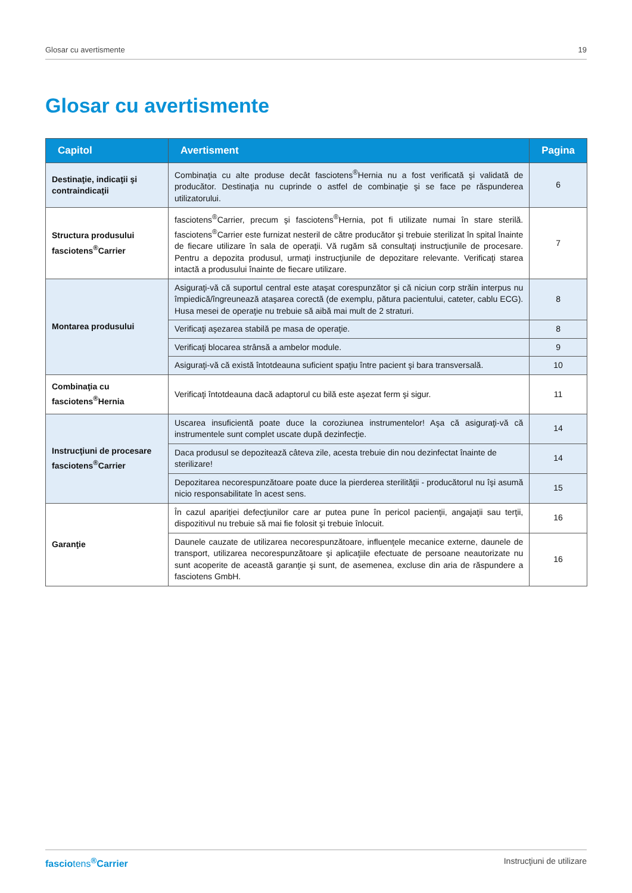Glosar cu avertismente 19
Glosar cu avertismente
| Capitol | Avertisment | Pagina |
| --- | --- | --- |
| Destinaţie, indicaţii şi contraindicaţii | Combinaţia cu alte produse decât fasciotens<sup>®</sup>Hernia nu a fost verificată şi validată de producător. Destinaţia nu cuprinde o astfel de combinaţie şi se face pe răspunderea utilizatorului. | 6 |
| Structura produsului fasciotens<sup>®</sup>Carrier | fasciotens<sup>®</sup>Carrier, precum şi fasciotens<sup>®</sup>Hernia, pot fi utilizate numai în stare sterilă. fasciotens<sup>®</sup>Carrier este furnizat nesteril de către producător şi trebuie sterilizat în spital înainte de fiecare utilizare în sala de operaţii. Vă rugăm să consultaţi instrucţiunile de procesare. Pentru a depozita produsul, urmaţi instrucţiunile de depozitare relevante. Verificaţi starea intactă a produsului înainte de fiecare utilizare. | 7 |
| Montarea produsului | Asiguraţi-vă că suportul central este ataşat corespunzător şi că niciun corp străin interpus nu împiedică/îngreunează ataşarea corectă (de exemplu, pătura pacientului, cateter, cablu ECG). Husa mesei de operaţie nu trebuie să aibă mai mult de 2 straturi. | 8 |
| | Verificaţi aşezarea stabilă pe masa de operaţie. | 8 |
| | Verificaţi blocarea strânsă a ambelor module. | 9 |
| | Asiguraţi-vă că există întotdeauna suficient spaţiu între pacient şi bara transversală. | 10 |
| Combinaţia cu fasciotens<sup>®</sup>Hernia | Verificaţi întotdeauna dacă adaptorul cu bilă este aşezat ferm şi sigur. | 11 |
| Instrucţiuni de procesare fasciotens<sup>®</sup>Carrier | Uscarea insuficientă poate duce la coroziunea instrumentelor! Aşa că asiguraţi-vă că instrumentele sunt complet uscate după dezinfecţie. | 14 |
| | Daca produsul se depozitează câteva zile, acesta trebuie din nou dezinfectat înainte de sterilizare! | 14 |
| | Depozitarea necorespunzătoare poate duce la pierderea sterilităţii - producătorul nu îşi asumă nicio responsabilitate în acest sens. | 15 |
| Garanţie | În cazul apariţiei defecţiunilor care ar putea pune în pericol pacienţii, angajaţii sau terţii, dispozitivul nu trebuie să mai fie folosit şi trebuie înlocuit. | 16 |
| | Daunele cauzate de utilizarea necorespunzătoare, influenţele mecanice externe, daunele de transport, utilizarea necorespunzătoare şi aplicaţiile efectuate de persoane neautorizate nu sunt acoperite de această garanţie şi sunt, de asemenea, excluse din aria de răspundere a fasciotens GmbH. | 16 |
fasciotens<sup>®</sup>Carrier Instrucţiuni de utilizare